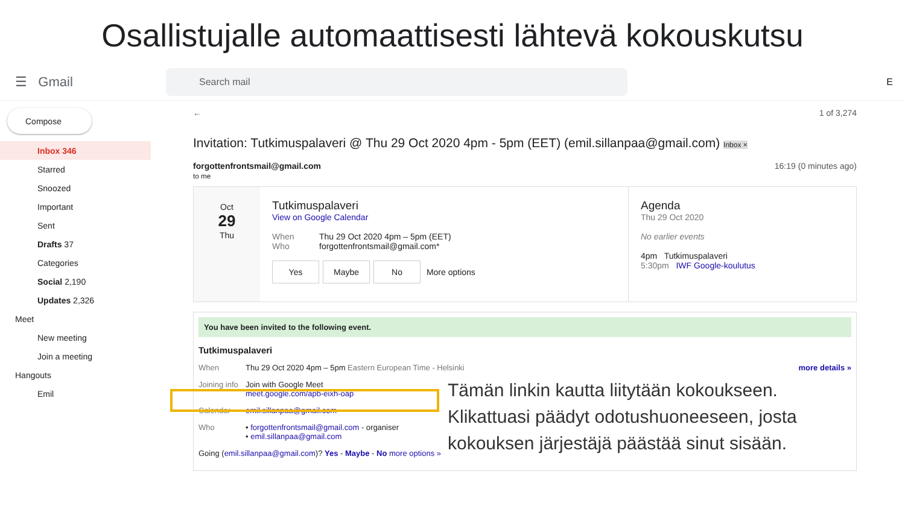Osallistujalle automaattisesti lähtevä kokouskutsu
☰ Gmail
Search mail
E
Compose
Inbox 346
Starred
Snoozed
Important
Sent
Drafts 37
Categories
Social 2,190
Updates 2,326
Meet
New meeting
Join a meeting
Hangouts
Emil
← 1 of 3,274
Invitation: Tutkimuspalaveri @ Thu 29 Oct 2020 4pm - 5pm (EET) (emil.sillanpaa@gmail.com) Inbox ×
forgottenfrontsmail@gmail.com 16:19 (0 minutes ago)
to me
Oct
29
Thu
Tutkimuspalaveri
View on Google Calendar
When Thu 29 Oct 2020 4pm – 5pm (EET)
Who forgottenfrontsmail@gmail.com*
Yes Maybe No More options
Agenda
Thu 29 Oct 2020
No earlier events
4pm Tutkimuspalaveri
5:30pm IWF Google-koulutus
You have been invited to the following event.
Tutkimuspalaveri
When Thu 29 Oct 2020 4pm – 5pm Eastern European Time - Helsinki more details »
Joining info Join with Google Meet
meet.google.com/apb-eixh-oap
Calendar emil.sillanpaa@gmail.com
Who • forgottenfrontsmail@gmail.com - organiser
• emil.sillanpaa@gmail.com
Going (emil.sillanpaa@gmail.com)? Yes - Maybe - No more options »
Tämän linkin kautta liitytään kokoukseen.
Klikattuasi päädyt odotushuoneeseen, josta
kokouksen järjestäjä päästää sinut sisään.